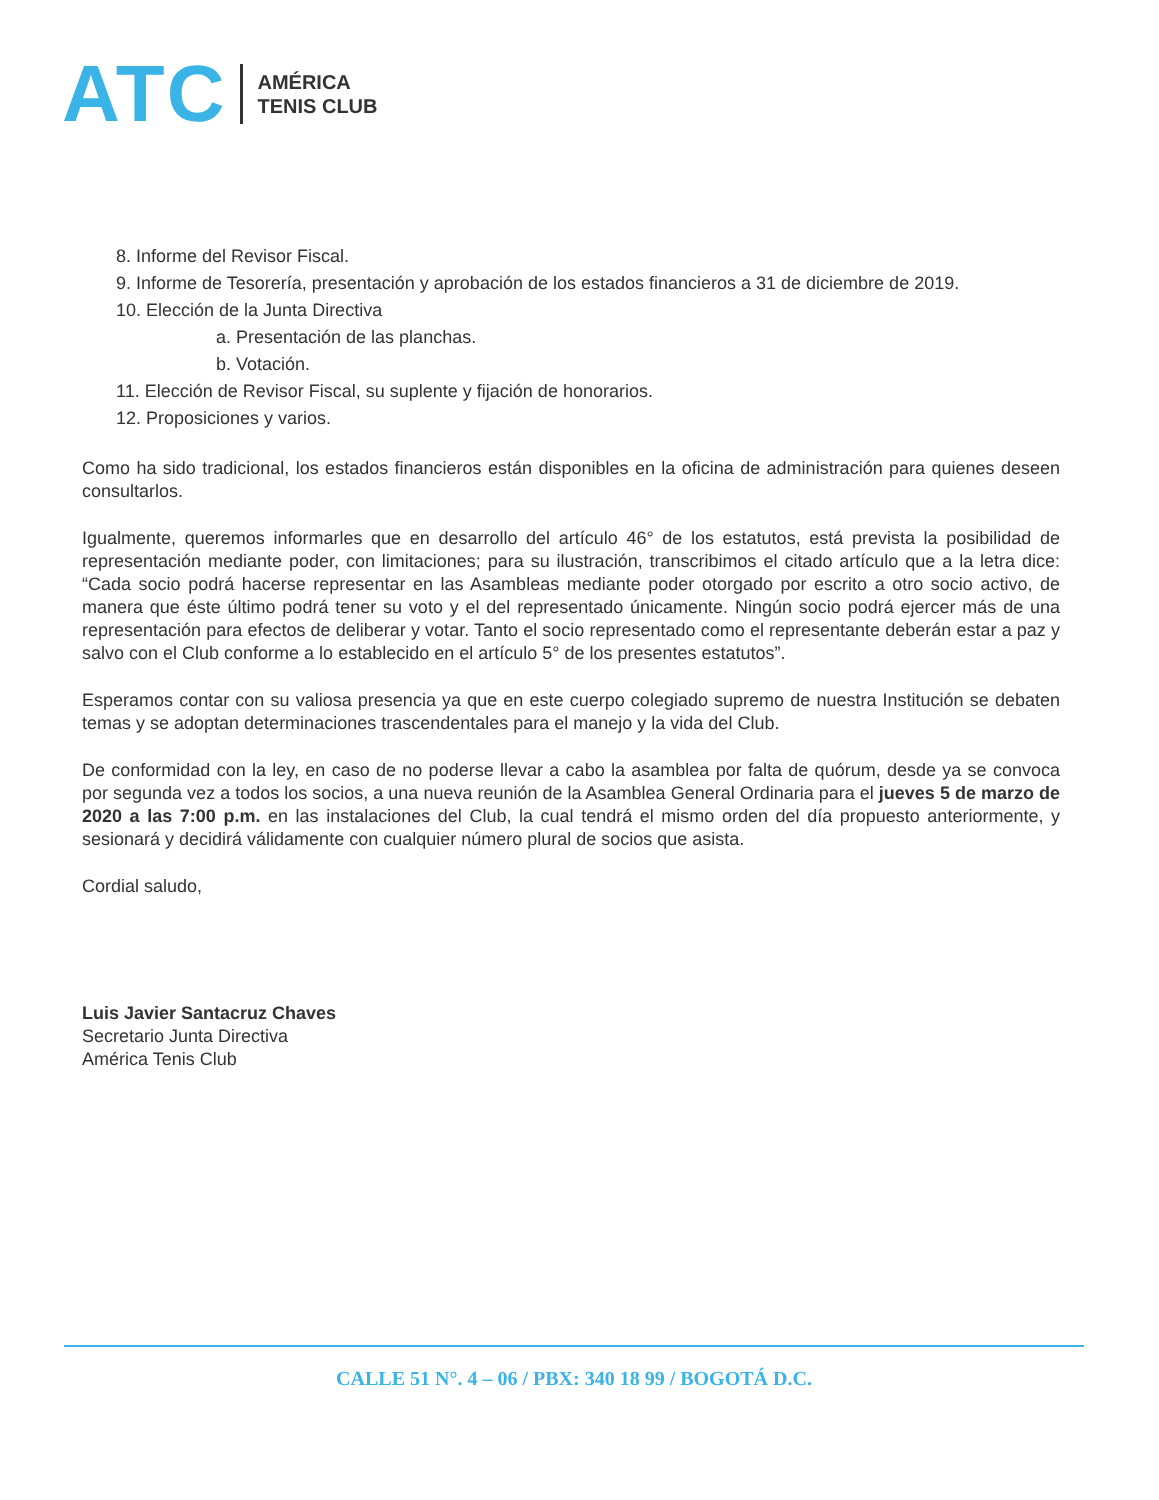ATC AMÉRICA
TENIS CLUB
8. Informe del Revisor Fiscal.
9. Informe de Tesorería, presentación y aprobación de los estados financieros a 31 de diciembre de 2019.
10. Elección de la Junta Directiva
a. Presentación de las planchas.
b. Votación.
11. Elección de Revisor Fiscal, su suplente y fijación de honorarios.
12. Proposiciones y varios.
Como ha sido tradicional, los estados financieros están disponibles en la oficina de administración para quienes deseen consultarlos.
Igualmente, queremos informarles que en desarrollo del artículo 46° de los estatutos, está prevista la posibilidad de representación mediante poder, con limitaciones; para su ilustración, transcribimos el citado artículo que a la letra dice: “Cada socio podrá hacerse representar en las Asambleas mediante poder otorgado por escrito a otro socio activo, de manera que éste último podrá tener su voto y el del representado únicamente. Ningún socio podrá ejercer más de una representación para efectos de deliberar y votar. Tanto el socio representado como el representante deberán estar a paz y salvo con el Club conforme a lo establecido en el artículo 5° de los presentes estatutos”.
Esperamos contar con su valiosa presencia ya que en este cuerpo colegiado supremo de nuestra Institución se debaten temas y se adoptan determinaciones trascendentales para el manejo y la vida del Club.
De conformidad con la ley, en caso de no poderse llevar a cabo la asamblea por falta de quórum, desde ya se convoca por segunda vez a todos los socios, a una nueva reunión de la Asamblea General Ordinaria para el jueves 5 de marzo de 2020 a las 7:00 p.m. en las instalaciones del Club, la cual tendrá el mismo orden del día propuesto anteriormente, y sesionará y decidirá válidamente con cualquier número plural de socios que asista.
Cordial saludo,
Luis Javier Santacruz Chaves
Secretario Junta Directiva
América Tenis Club
CALLE 51 N°. 4 – 06 / PBX: 340 18 99 / BOGOTÁ D.C.